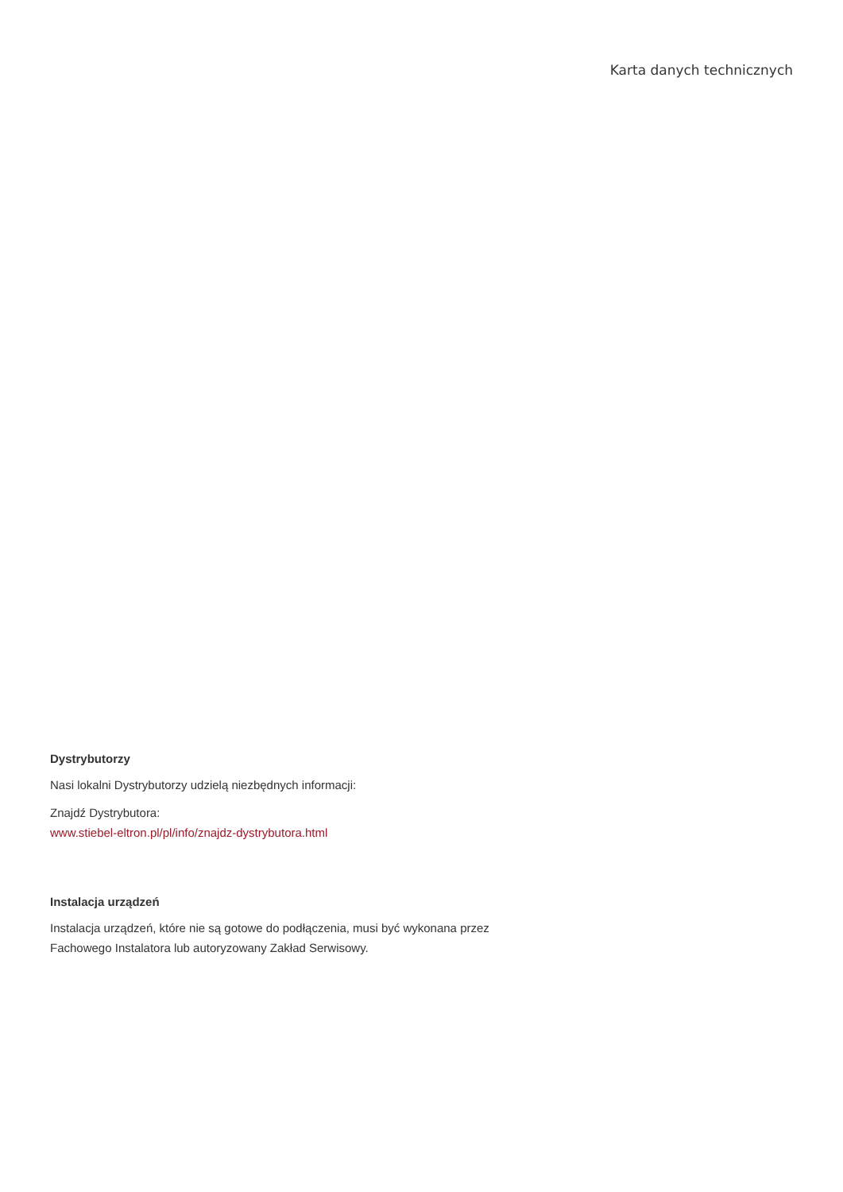Karta danych technicznych
Dystrybutorzy
Nasi lokalni Dystrybutorzy udzielą niezbędnych informacji:
Znajdź Dystrybutora:
www.stiebel-eltron.pl/pl/info/znajdz-dystrybutora.html
Instalacja urządzeń
Instalacja urządzeń, które nie są gotowe do podłączenia, musi być wykonana przez Fachowego Instalatora lub autoryzowany Zakład Serwisowy.